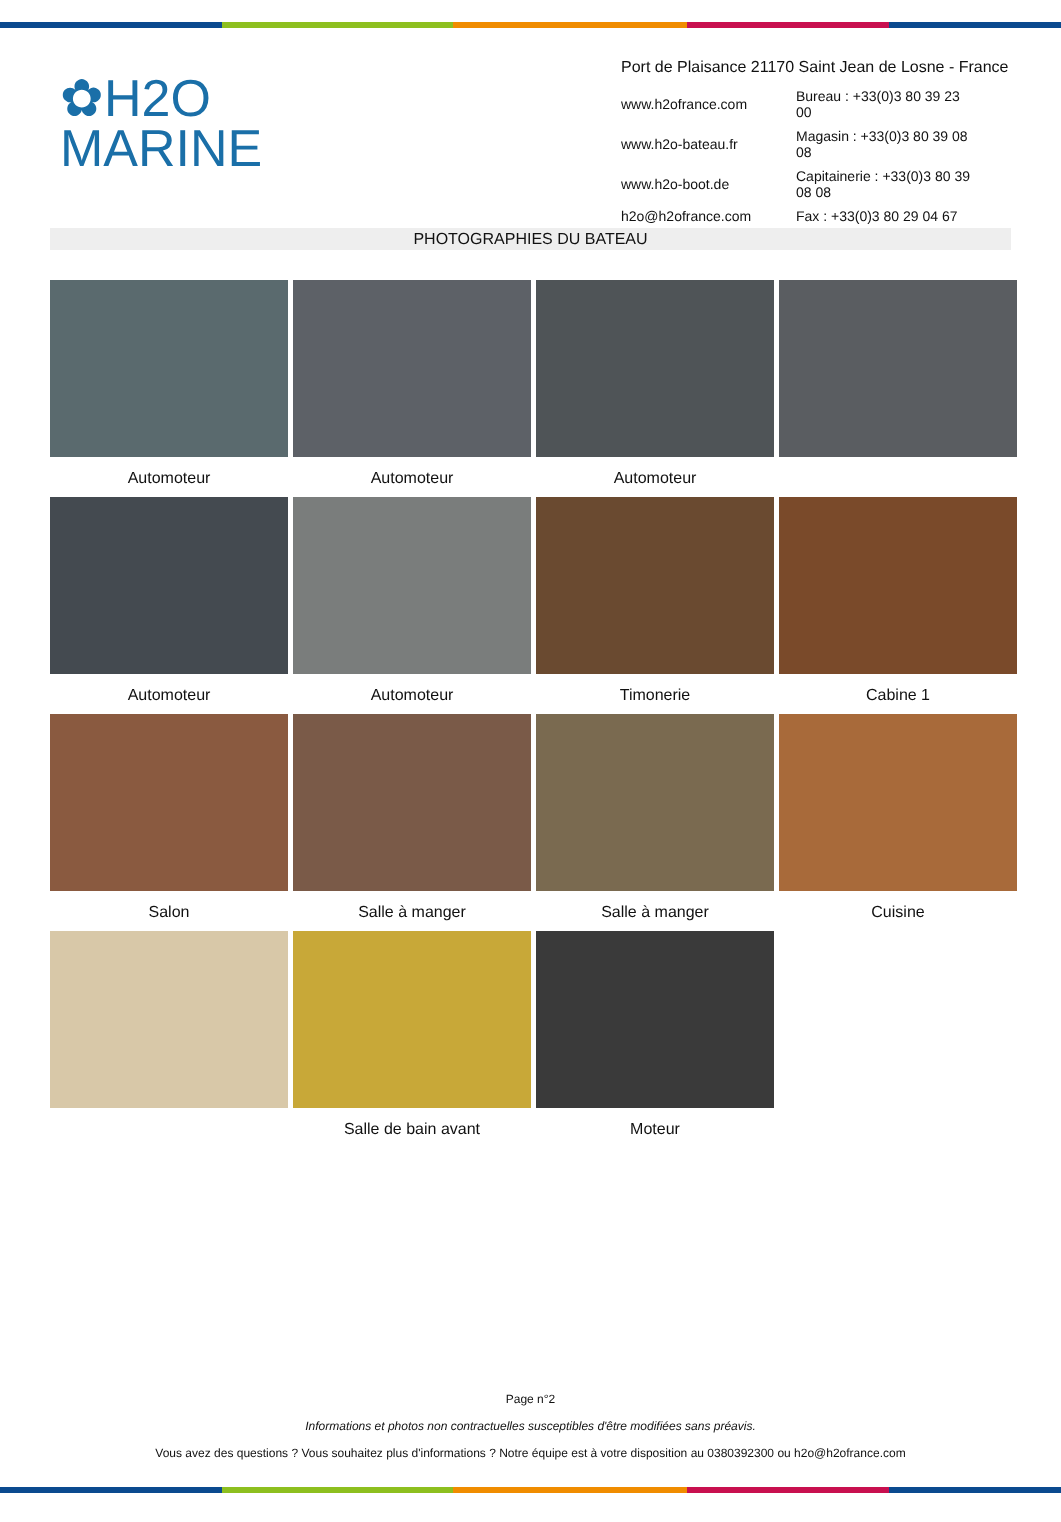✿H2O
MARINE
Port de Plaisance 21170 Saint Jean de Losne - France
| www.h2ofrance.com | Bureau : +33(0)3 80 39 23 00 |
| www.h2o-bateau.fr | Magasin : +33(0)3 80 39 08 08 |
| www.h2o-boot.de | Capitainerie : +33(0)3 80 39 08 08 |
| h2o@h2ofrance.com | Fax : +33(0)3 80 29 04 67 |
PHOTOGRAPHIES DU BATEAU
Automoteur
Automoteur
Automoteur
Automoteur
Automoteur
Timonerie
Cabine 1
Salon
Salle à manger
Salle à manger
Cuisine
Salle de bain avant
Moteur
Page n°2
Informations et photos non contractuelles susceptibles d'être modifiées sans préavis.
Vous avez des questions ? Vous souhaitez plus d'informations ? Notre équipe est à votre disposition au 0380392300 ou h2o@h2ofrance.com